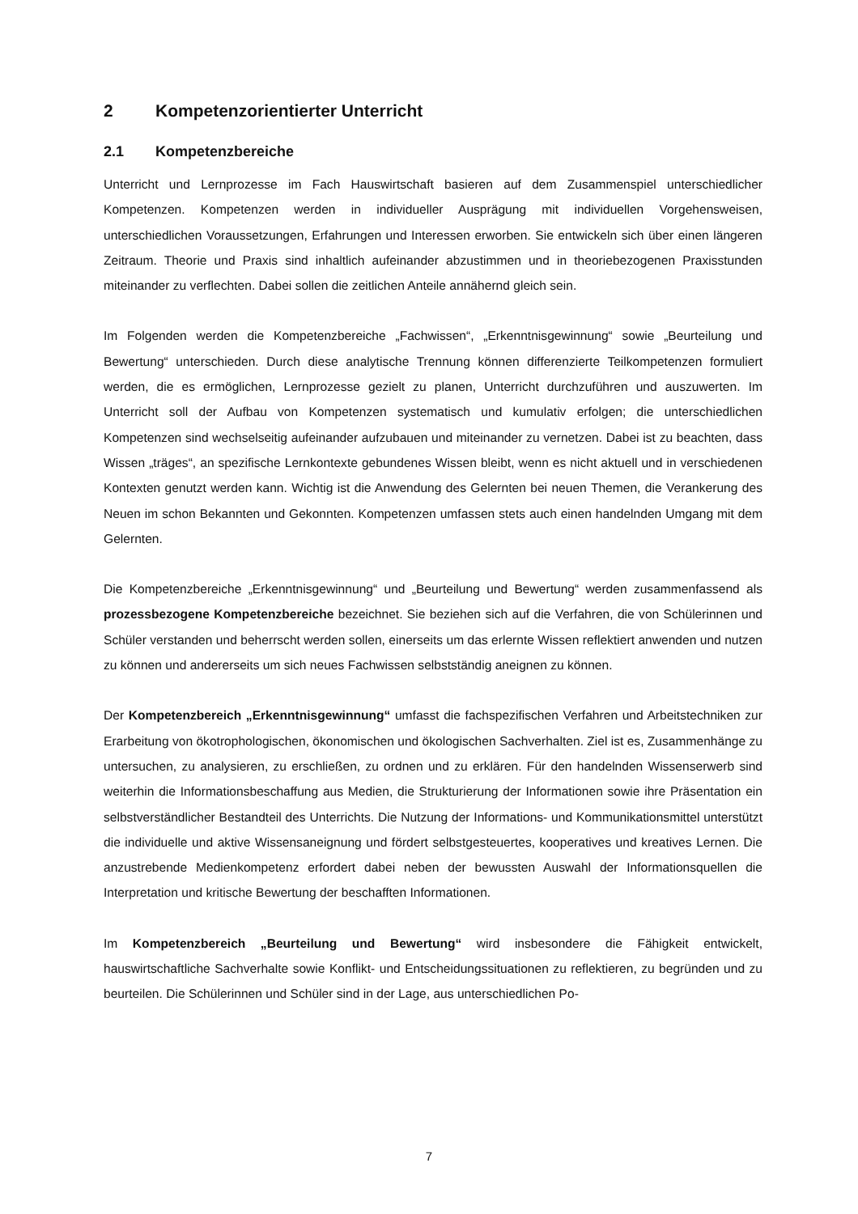2 Kompetenzorientierter Unterricht
2.1 Kompetenzbereiche
Unterricht und Lernprozesse im Fach Hauswirtschaft basieren auf dem Zusammenspiel unterschiedlicher Kompetenzen. Kompetenzen werden in individueller Ausprägung mit individuellen Vorgehensweisen, unterschiedlichen Voraussetzungen, Erfahrungen und Interessen erworben. Sie entwickeln sich über einen längeren Zeitraum. Theorie und Praxis sind inhaltlich aufeinander abzustimmen und in theoriebezogenen Praxisstunden miteinander zu verflechten. Dabei sollen die zeitlichen Anteile annähernd gleich sein.
Im Folgenden werden die Kompetenzbereiche „Fachwissen“, „Erkenntnisgewinnung“ sowie „Beurteilung und Bewertung“ unterschieden. Durch diese analytische Trennung können differenzierte Teilkompetenzen formuliert werden, die es ermöglichen, Lernprozesse gezielt zu planen, Unterricht durchzuführen und auszuwerten. Im Unterricht soll der Aufbau von Kompetenzen systematisch und kumulativ erfolgen; die unterschiedlichen Kompetenzen sind wechselseitig aufeinander aufzubauen und miteinander zu vernetzen. Dabei ist zu beachten, dass Wissen „träges“, an spezifische Lernkontexte gebundenes Wissen bleibt, wenn es nicht aktuell und in verschiedenen Kontexten genutzt werden kann. Wichtig ist die Anwendung des Gelernten bei neuen Themen, die Verankerung des Neuen im schon Bekannten und Gekonnten. Kompetenzen umfassen stets auch einen handelnden Umgang mit dem Gelernten.
Die Kompetenzbereiche „Erkenntnisgewinnung“ und „Beurteilung und Bewertung“ werden zusammenfassend als prozessbezogene Kompetenzbereiche bezeichnet. Sie beziehen sich auf die Verfahren, die von Schülerinnen und Schüler verstanden und beherrscht werden sollen, einerseits um das erlernte Wissen reflektiert anwenden und nutzen zu können und andererseits um sich neues Fachwissen selbstständig aneignen zu können.
Der Kompetenzbereich „Erkenntnisgewinnung“ umfasst die fachspezifischen Verfahren und Arbeitstechniken zur Erarbeitung von ökotrophologischen, ökonomischen und ökologischen Sachverhalten. Ziel ist es, Zusammenhänge zu untersuchen, zu analysieren, zu erschließen, zu ordnen und zu erklären. Für den handelnden Wissenserwerb sind weiterhin die Informationsbeschaffung aus Medien, die Strukturierung der Informationen sowie ihre Präsentation ein selbstverständlicher Bestandteil des Unterrichts. Die Nutzung der Informations- und Kommunikationsmittel unterstützt die individuelle und aktive Wissensaneignung und fördert selbstgesteuertes, kooperatives und kreatives Lernen. Die anzustrebende Medienkompetenz erfordert dabei neben der bewussten Auswahl der Informationsquellen die Interpretation und kritische Bewertung der beschafften Informationen.
Im Kompetenzbereich „Beurteilung und Bewertung“ wird insbesondere die Fähigkeit entwickelt, hauswirtschaftliche Sachverhalte sowie Konflikt- und Entscheidungssituationen zu reflektieren, zu begründen und zu beurteilen. Die Schülerinnen und Schüler sind in der Lage, aus unterschiedlichen Po-
7